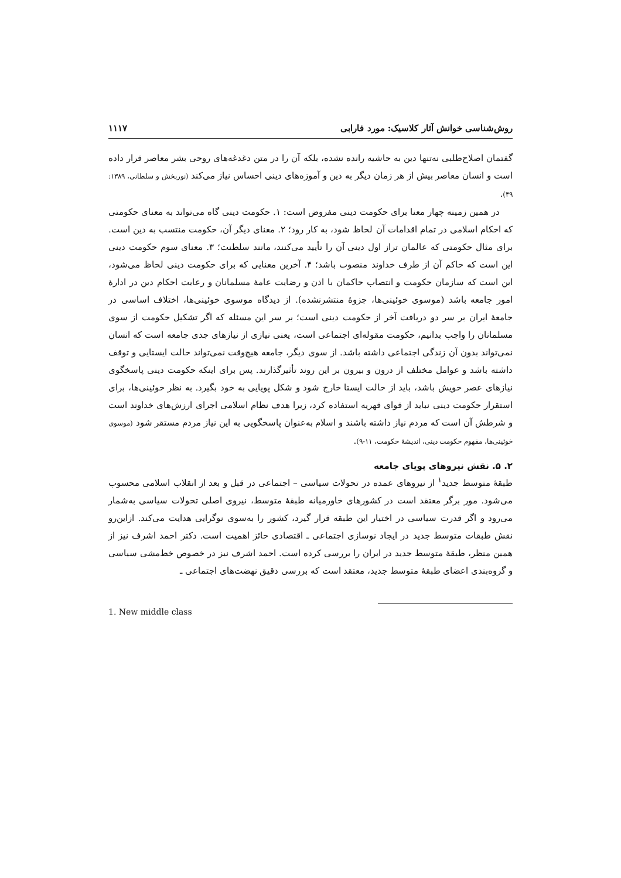روش‌شناسی خوانش آثار کلاسیک: مورد فارابی ۱۱۱۷
گفتمان اصلاح‌طلبی نه‌تنها دین به حاشیه رانده نشده، بلکه آن را در متن دغدغه‌های روحی بشر معاصر قرار داده است و انسان معاصر بیش از هر زمان دیگر به دین و آموزه‌های دینی احساس نیاز می‌کند (نوربخش و سلطانی، ۱۳۸۹: ۴۹).
در همین زمینه چهار معنا برای حکومت دینی مفروض است: ۱. حکومت دینی گاه می‌تواند به معنای حکومتی که احکام اسلامی در تمام اقدامات آن لحاظ شود، به کار رود؛ ۲. معنای دیگر آن، حکومت منتسب به دین است. برای مثال حکومتی که عالمان تراز اول دینی آن را تأیید می‌کنند، مانند سلطنت؛ ۳. معنای سوم حکومت دینی این است که حاکم آن از طرف خداوند منصوب باشد؛ ۴. آخرین معنایی که برای حکومت دینی لحاظ می‌شود، این است که سازمان حکومت و انتصاب حاکمان با اذن و رضایت عامهٔ مسلمانان و رعایت احکام دین در ادارهٔ امور جامعه باشد (موسوی خوئینی‌ها، جزوهٔ منتشرنشده). از دیدگاه موسوی خوئینی‌ها، اختلاف اساسی در جامعهٔ ایران بر سر دو دریافت آخر از حکومت دینی است؛ بر سر این مسئله که اگر تشکیل حکومت از سوی مسلمانان را واجب بدانیم، حکومت مقوله‌ای اجتماعی است، یعنی نیازی از نیازهای جدی جامعه است که انسان نمی‌تواند بدون آن زندگی اجتماعی داشته باشد. از سوی دیگر، جامعه هیچ‌وقت نمی‌تواند حالت ایستایی و توقف داشته باشد و عوامل مختلف از درون و بیرون بر این روند تأثیرگذارند. پس برای اینکه حکومت دینی پاسخگوی نیازهای عصر خویش باشد، باید از حالت ایستا خارج شود و شکل پویایی به خود بگیرد. به نظر خوئینی‌ها، برای استقرار حکومت دینی نباید از قوای قهریه استفاده کرد، زیرا هدف نظام اسلامی اجرای ارزش‌های خداوند است و شرطش آن است که مردم نیاز داشته باشند و اسلام به‌عنوان پاسخگویی به این نیاز مردم مستقر شود (موسوی خوئینی‌ها، مفهوم حکومت دینی، اندیشهٔ حکومت، ۱۱-۹).
۲. ۵. نقش نیروهای پویای جامعه
طبقهٔ متوسط جدید<sup>۱</sup> از نیروهای عمده در تحولات سیاسی – اجتماعی در قبل و بعد از انقلاب اسلامی محسوب می‌شود. مور برگر معتقد است در کشورهای خاورمیانه طبقهٔ متوسط، نیروی اصلی تحولات سیاسی به‌شمار می‌رود و اگر قدرت سیاسی در اختیار این طبقه قرار گیرد، کشور را به‌سوی نوگرایی هدایت می‌کند. ازاین‌رو نقش طبقات متوسط جدید در ایجاد نوسازی اجتماعی ـ اقتصادی حائز اهمیت است. دکتر احمد اشرف نیز از همین منظر، طبقهٔ متوسط جدید در ایران را بررسی کرده است. احمد اشرف نیز در خصوص خط‌مشی سیاسی و گروه‌بندی اعضای طبقهٔ متوسط جدید، معتقد است که بررسی دقیق نهضت‌های اجتماعی ـ
1. New middle class